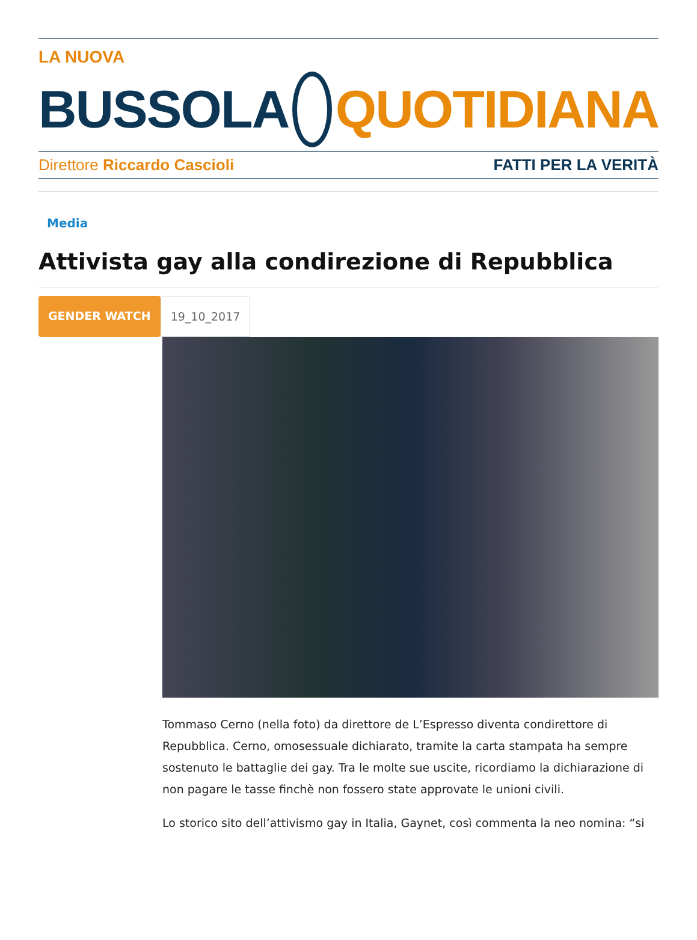LA NUOVA
BUSSOLA QUOTIDIANA
Direttore Riccardo Cascioli FATTI PER LA VERITÀ
Media
Attivista gay alla condirezione di Repubblica
GENDER WATCH 19_10_2017
Tommaso Cerno (nella foto) da direttore de L’Espresso diventa condirettore di Repubblica. Cerno, omosessuale dichiarato, tramite la carta stampata ha sempre sostenuto le battaglie dei gay. Tra le molte sue uscite, ricordiamo la dichiarazione di non pagare le tasse finchè non fossero state approvate le unioni civili.
Lo storico sito dell’attivismo gay in Italia, Gaynet, così commenta la neo nomina: “si